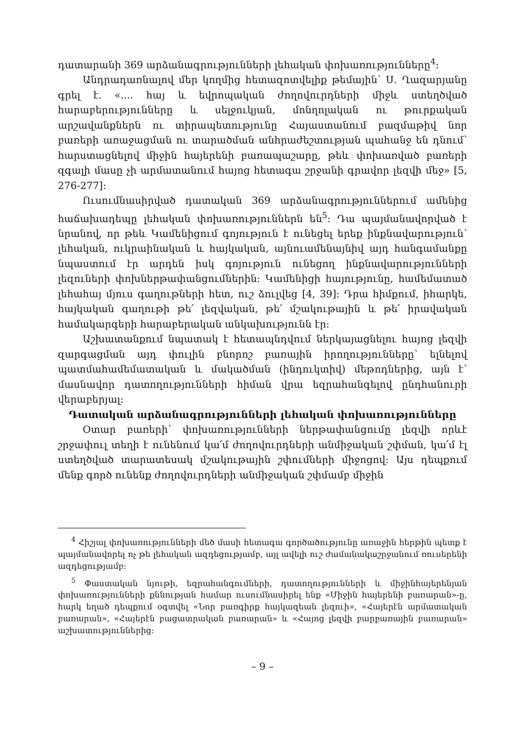դատարանի 369 արձանագրությունների լեհական փոխառությունները<sup>4</sup>։
Անդրադառնալով մեր կողմից հետազոտվելիք թեմային՝ Ս. Ղազարյանը գրել է. «.... հայ և եվրոպական ժողովուրդների միջև ստեղծված հարաբերությունները և սելջուկյան, մոնղոլական ու թուրքական արշավանքներն ու տիրապետությունը Հայաստանում բազմաթիվ նոր բառերի առաջացման ու տարածման անհրաժեշտության պահանջ են դնում՝ հարստացնելով միջին հայերենի բառապաշարը, թեև փոխառված բառերի զգալի մասը չի արմատանում հայոց հետագա շրջանի գրավոր լեզվի մեջ» [5, 276-277]։
Ուսումնասիրված դատական 369 արձանագրություններում ամենից հաճախադեպը լեհական փոխառություններն են<sup>5</sup>։ Դա պայմանավորված է նրանով, որ թեև Կամենիցում գոյություն է ունեցել երեք ինքնավարություն՝ լեհական, ուկրաինական և հայկական, այնուամենայնիվ այդ հանգամանքը նպաստում էր արդեն իսկ գոյություն ունեցող ինքնավարությունների լեզուների փոխներթափանցումներին։ Կամենիցի հայությունը, համեմատած լեհահայ մյուս գաղութների հետ, ուշ ձուլվեց [4, 39]։ Դրա հիմքում, իհարկե, հայկական գաղութի թե՛ լեզվական, թե՛ մշակութային և թե՛ իրավական համակարգերի հարաբերական անկախությունն էր։
Աշխատանքում նպատակ է հետապնդվում ներկայացնելու հայոց լեզվի զարգացման այդ փուլին բնորոշ բառային իրողությունները՝ ելնելով պատմահամեմատական և մակածման (ինդուկտիվ) մեթոդներից, այն է՝ մասնավոր դատողությունների հիման վրա եզրահանգելով ընդհանուրի վերաբերյալ։
Դատական արձանագրությունների լեհական փոխառությունները
Օտար բառերի՝ փոխառությունների ներթափանցումը լեզվի որևէ շրջափուլ տեղի է ունենում կա՛մ ժողովուրդների անմիջական շփման, կա՛մ էլ ստեղծված տարատեսակ մշակութային շփումների միջոցով։ Այս դեպքում մենք գործ ունենք ժողովուրդների անմիջական շփմամբ միջին
<sup>4</sup> Հիշյալ փոխառությունների մեծ մասի հետագա գործածությունը առաջին հերթին պետք է պայմանավորել ոչ թե լեհական ազդեցությամբ, այլ ավելի ուշ ժամանակաշրջանում ռուսերենի ազդեցությամբ։
<sup>5</sup> Փաստական նյութի, եզրահանգումների, դատողությունների և միջինհայերենյան փոխառությունների քննության համար ուսումնասիրել ենք «Միջին հայերենի բառարան»-ը, հարկ եղած դեպքում օգտվել «Նոր բառգիրք հայկազեան լեզուի», «Հայերէն արմատական բառարան», «Հայերէն բացատրական բառարան» և «Հայոց լեզվի բարբառային բառարան» աշխատություններից։
– 9 –